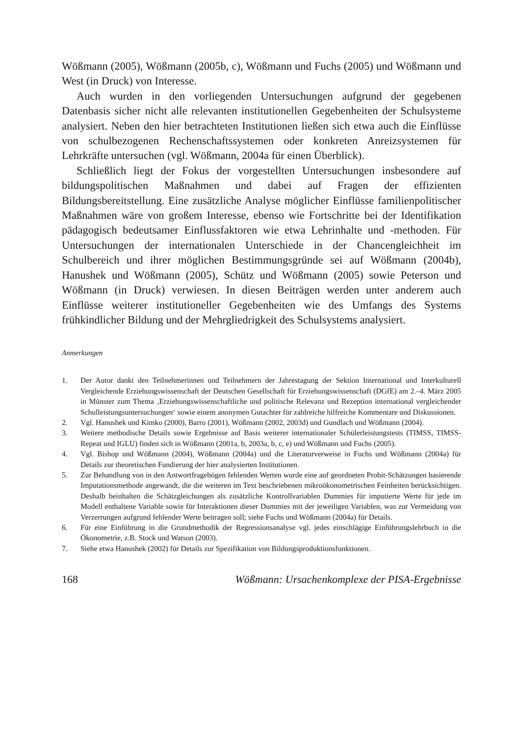Wößmann (2005), Wößmann (2005b, c), Wößmann und Fuchs (2005) und Wößmann und West (in Druck) von Interesse.
Auch wurden in den vorliegenden Untersuchungen aufgrund der gegebenen Datenbasis sicher nicht alle relevanten institutionellen Gegebenheiten der Schulsysteme analysiert. Neben den hier betrachteten Institutionen ließen sich etwa auch die Einflüsse von schulbezogenen Rechenschaftssystemen oder konkreten Anreizsystemen für Lehrkräfte untersuchen (vgl. Wößmann, 2004a für einen Überblick).
Schließlich liegt der Fokus der vorgestellten Untersuchungen insbesondere auf bildungspolitischen Maßnahmen und dabei auf Fragen der effizienten Bildungsbereitstellung. Eine zusätzliche Analyse möglicher Einflüsse familienpolitischer Maßnahmen wäre von großem Interesse, ebenso wie Fortschritte bei der Identifikation pädagogisch bedeutsamer Einflussfaktoren wie etwa Lehrinhalte und -methoden. Für Untersuchungen der internationalen Unterschiede in der Chancengleichheit im Schulbereich und ihrer möglichen Bestimmungsgründe sei auf Wößmann (2004b), Hanushek und Wößmann (2005), Schütz und Wößmann (2005) sowie Peterson und Wößmann (in Druck) verwiesen. In diesen Beiträgen werden unter anderem auch Einflüsse weiterer institutioneller Gegebenheiten wie des Umfangs des Systems frühkindlicher Bildung und der Mehrgliedrigkeit des Schulsystems analysiert.
Anmerkungen
1. Der Autor dankt den Teilnehmerinnen und Teilnehmern der Jahrestagung der Sektion International und Interkulturell Vergleichende Erziehungswissenschaft der Deutschen Gesellschaft für Erziehungswissenschaft (DGfE) am 2.–4. März 2005 in Münster zum Thema ‚Erziehungswissenschaftliche und politische Relevanz und Rezeption international vergleichender Schulleistungsuntersuchungen‘ sowie einem anonymen Gutachter für zahlreiche hilfreiche Kommentare und Diskussionen.
2. Vgl. Hanushek und Kimko (2000), Barro (2001), Wößmann (2002, 2003d) und Gundlach und Wößmann (2004).
3. Weitere methodische Details sowie Ergebnisse auf Basis weiterer internationaler Schülerleistungstests (TIMSS, TIMSS-Repeat und IGLU) finden sich in Wößmann (2001a, b, 2003a, b, c, e) und Wößmann und Fuchs (2005).
4. Vgl. Bishop und Wößmann (2004), Wößmann (2004a) und die Literaturverweise in Fuchs und Wößmann (2004a) für Details zur theoretischen Fundierung der hier analysierten Institutionen.
5. Zur Behandlung von in den Antwortfragebögen fehlenden Werten wurde eine auf geordneten Probit-Schätzungen basierende Imputationsmethode angewandt, die die weiteren im Text beschriebenen mikroökonometrischen Feinheiten berücksichtigen. Deshalb beinhalten die Schätzgleichungen als zusätzliche Kontrollvariablen Dummies für imputierte Werte für jede im Modell enthaltene Variable sowie für Interaktionen dieser Dummies mit der jeweiligen Variablen, was zur Vermeidung von Verzerrungen aufgrund fehlender Werte beitragen soll; siehe Fuchs und Wößmann (2004a) für Details.
6. Für eine Einführung in die Grundmethodik der Regressionsanalyse vgl. jedes einschlägige Einführungslehrbuch in die Ökonometrie, z.B. Stock und Watson (2003).
7. Siehe etwa Hanushek (2002) für Details zur Spezifikation von Bildungsproduktionsfunktionen.
168 Wößmann: Ursachenkomplexe der PISA-Ergebnisse